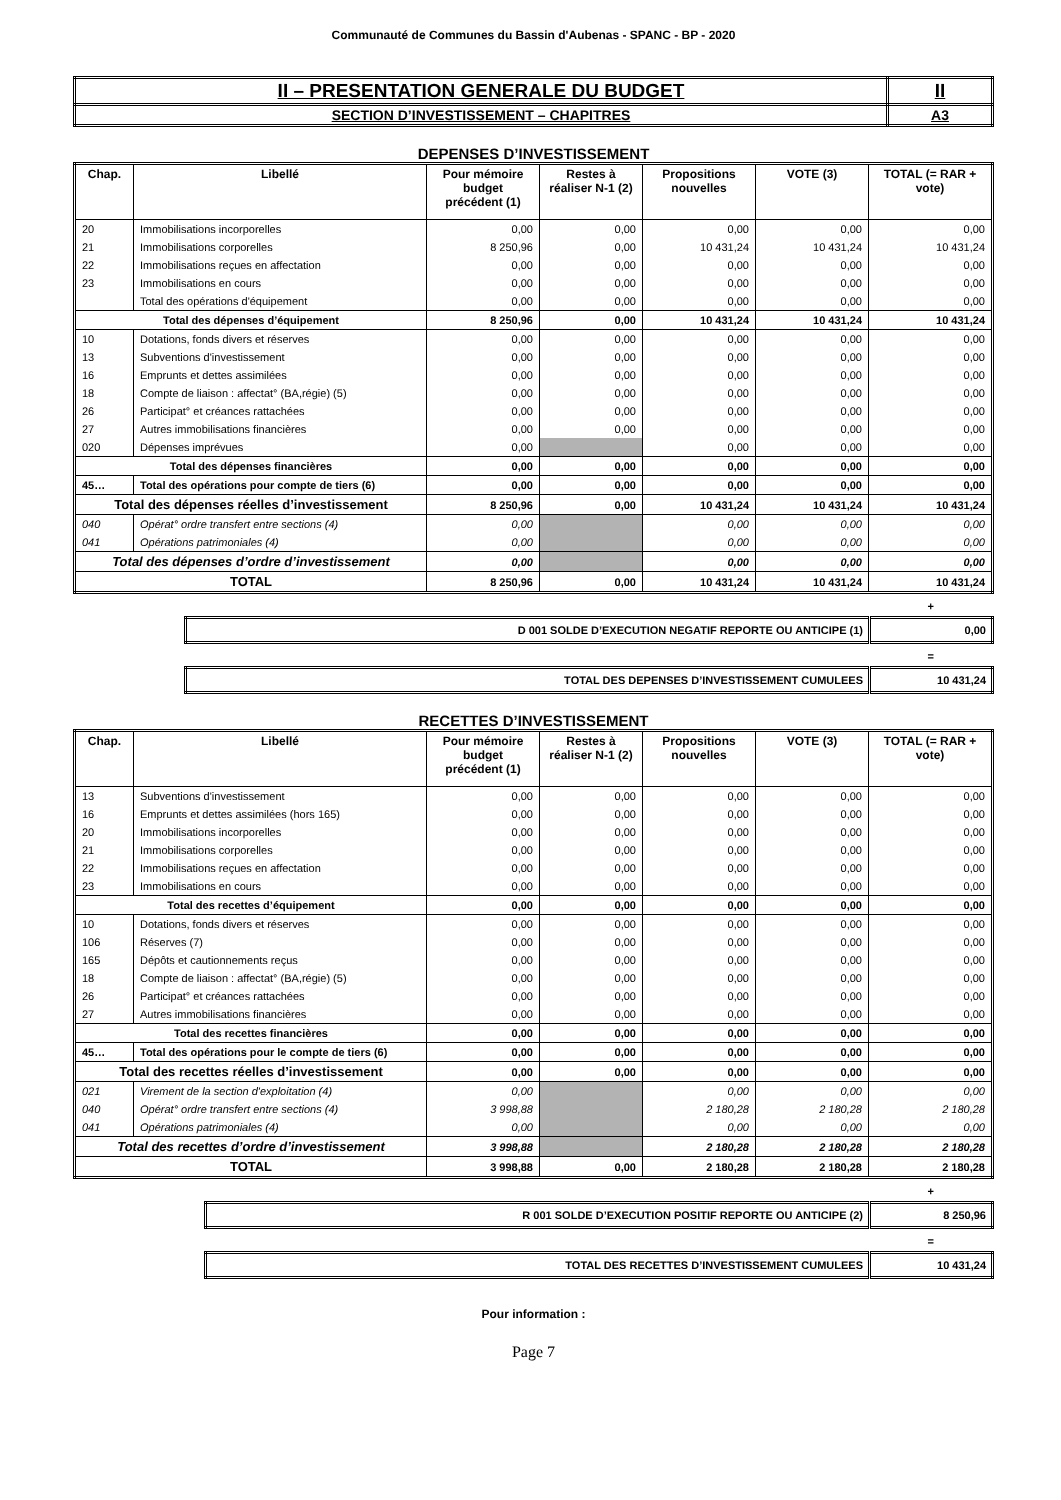Communauté de Communes du Bassin d'Aubenas - SPANC - BP - 2020
| II – PRESENTATION GENERALE DU BUDGET | II |
| SECTION D’INVESTISSEMENT – CHAPITRES | A3 |
DEPENSES D’INVESTISSEMENT
| Chap. | Libellé | Pour mémoire budget précédent (1) | Restes à réaliser N-1 (2) | Propositions nouvelles | VOTE (3) | TOTAL (= RAR + vote) |
| --- | --- | --- | --- | --- | --- | --- |
| 20 | Immobilisations incorporelles | 0,00 | 0,00 | 0,00 | 0,00 | 0,00 |
| 21 | Immobilisations corporelles | 8 250,96 | 0,00 | 10 431,24 | 10 431,24 | 10 431,24 |
| 22 | Immobilisations reçues en affectation | 0,00 | 0,00 | 0,00 | 0,00 | 0,00 |
| 23 | Immobilisations en cours | 0,00 | 0,00 | 0,00 | 0,00 | 0,00 |
| | Total des opérations d'équipement | 0,00 | 0,00 | 0,00 | 0,00 | 0,00 |
| Total des dépenses d’équipement | | 8 250,96 | 0,00 | 10 431,24 | 10 431,24 | 10 431,24 |
| 10 | Dotations, fonds divers et réserves | 0,00 | 0,00 | 0,00 | 0,00 | 0,00 |
| 13 | Subventions d'investissement | 0,00 | 0,00 | 0,00 | 0,00 | 0,00 |
| 16 | Emprunts et dettes assimilées | 0,00 | 0,00 | 0,00 | 0,00 | 0,00 |
| 18 | Compte de liaison : affectat° (BA,régie) (5) | 0,00 | 0,00 | 0,00 | 0,00 | 0,00 |
| 26 | Participat° et créances rattachées | 0,00 | 0,00 | 0,00 | 0,00 | 0,00 |
| 27 | Autres immobilisations financières | 0,00 | 0,00 | 0,00 | 0,00 | 0,00 |
| 020 | Dépenses imprévues | 0,00 | | 0,00 | 0,00 | 0,00 |
| Total des dépenses financières | | 0,00 | 0,00 | 0,00 | 0,00 | 0,00 |
| 45… | Total des opérations pour compte de tiers (6) | 0,00 | 0,00 | 0,00 | 0,00 | 0,00 |
| Total des dépenses réelles d’investissement | | 8 250,96 | 0,00 | 10 431,24 | 10 431,24 | 10 431,24 |
| 040 | Opérat° ordre transfert entre sections (4) | 0,00 | | 0,00 | 0,00 | 0,00 |
| 041 | Opérations patrimoniales (4) | 0,00 | | 0,00 | 0,00 | 0,00 |
| Total des dépenses d’ordre d’investissement | | 0,00 | | 0,00 | 0,00 | 0,00 |
| TOTAL | | 8 250,96 | 0,00 | 10 431,24 | 10 431,24 | 10 431,24 |
+
| D 001 SOLDE D’EXECUTION NEGATIF REPORTE OU ANTICIPE (1) | 0,00 |
=
| TOTAL DES DEPENSES D’INVESTISSEMENT CUMULEES | 10 431,24 |
RECETTES D’INVESTISSEMENT
| Chap. | Libellé | Pour mémoire budget précédent (1) | Restes à réaliser N-1 (2) | Propositions nouvelles | VOTE (3) | TOTAL (= RAR + vote) |
| --- | --- | --- | --- | --- | --- | --- |
| 13 | Subventions d'investissement | 0,00 | 0,00 | 0,00 | 0,00 | 0,00 |
| 16 | Emprunts et dettes assimilées (hors 165) | 0,00 | 0,00 | 0,00 | 0,00 | 0,00 |
| 20 | Immobilisations incorporelles | 0,00 | 0,00 | 0,00 | 0,00 | 0,00 |
| 21 | Immobilisations corporelles | 0,00 | 0,00 | 0,00 | 0,00 | 0,00 |
| 22 | Immobilisations reçues en affectation | 0,00 | 0,00 | 0,00 | 0,00 | 0,00 |
| 23 | Immobilisations en cours | 0,00 | 0,00 | 0,00 | 0,00 | 0,00 |
| Total des recettes d’équipement | | 0,00 | 0,00 | 0,00 | 0,00 | 0,00 |
| 10 | Dotations, fonds divers et réserves | 0,00 | 0,00 | 0,00 | 0,00 | 0,00 |
| 106 | Réserves (7) | 0,00 | 0,00 | 0,00 | 0,00 | 0,00 |
| 165 | Dépôts et cautionnements reçus | 0,00 | 0,00 | 0,00 | 0,00 | 0,00 |
| 18 | Compte de liaison : affectat° (BA,régie) (5) | 0,00 | 0,00 | 0,00 | 0,00 | 0,00 |
| 26 | Participat° et créances rattachées | 0,00 | 0,00 | 0,00 | 0,00 | 0,00 |
| 27 | Autres immobilisations financières | 0,00 | 0,00 | 0,00 | 0,00 | 0,00 |
| Total des recettes financières | | 0,00 | 0,00 | 0,00 | 0,00 | 0,00 |
| 45… | Total des opérations pour le compte de tiers (6) | 0,00 | 0,00 | 0,00 | 0,00 | 0,00 |
| Total des recettes réelles d’investissement | | 0,00 | 0,00 | 0,00 | 0,00 | 0,00 |
| 021 | Virement de la section d'exploitation (4) | 0,00 | | 0,00 | 0,00 | 0,00 |
| 040 | Opérat° ordre transfert entre sections (4) | 3 998,88 | | 2 180,28 | 2 180,28 | 2 180,28 |
| 041 | Opérations patrimoniales (4) | 0,00 | | 0,00 | 0,00 | 0,00 |
| Total des recettes d’ordre d’investissement | | 3 998,88 | | 2 180,28 | 2 180,28 | 2 180,28 |
| TOTAL | | 3 998,88 | 0,00 | 2 180,28 | 2 180,28 | 2 180,28 |
+
| R 001 SOLDE D’EXECUTION POSITIF REPORTE OU ANTICIPE (2) | 8 250,96 |
=
| TOTAL DES RECETTES D’INVESTISSEMENT CUMULEES | 10 431,24 |
Pour information :
Page 7